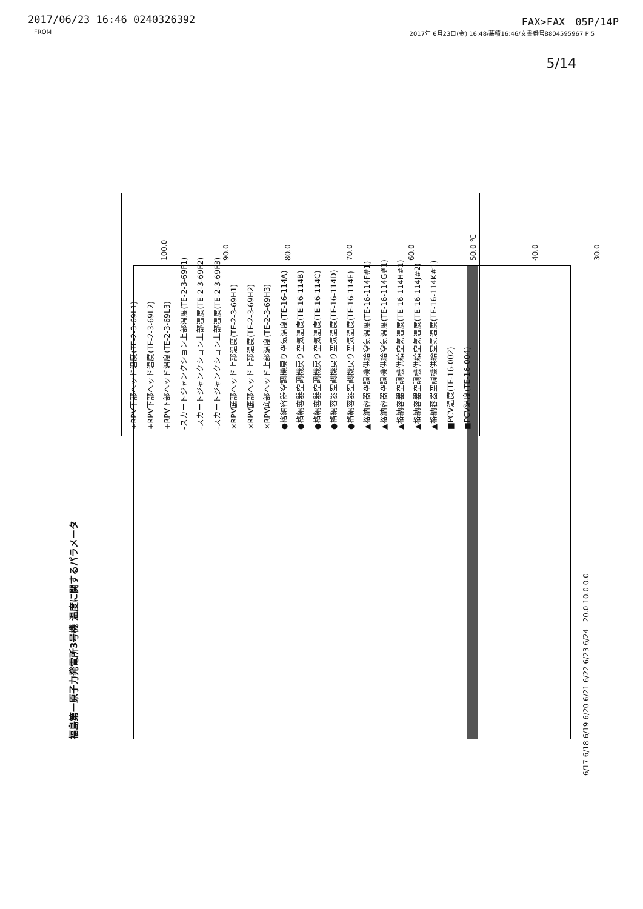2017/06/23 16:46 0240326392 FAX>FAX　05P/14P
FROM 2017年 6月23日(金) 16:48/蓄積16:46/文書番号8804595967 P 5
5/14
福島第一原子力発電所3号機 温度に関するパラメータ
100.0
90.0
80.0
70.0
60.0
50.0 ℃
40.0
30.0
+RPV下部ヘッド温度(TE-2-3-69L1)
+RPV下部ヘッド温度(TE-2-3-69L2)
+RPV下部ヘッド温度(TE-2-3-69L3)
-スカートジャンクション上部温度(TE-2-3-69F1)
-スカートジャンクション上部温度(TE-2-3-69F2)
-スカートジャンクション上部温度(TE-2-3-69F3)
×RPV底部ヘッド上部温度(TE-2-3-69H1)
×RPV底部ヘッド上部温度(TE-2-3-69H2)
×RPV底部ヘッド上部温度(TE-2-3-69H3)
●格納容器空調機戻り空気温度(TE-16-114A)
●格納容器空調機戻り空気温度(TE-16-114B)
●格納容器空調機戻り空気温度(TE-16-114C)
●格納容器空調機戻り空気温度(TE-16-114D)
●格納容器空調機戻り空気温度(TE-16-114E)
▲格納容器空調機供給空気温度(TE-16-114F#1)
▲格納容器空調機供給空気温度(TE-16-114G#1)
▲格納容器空調機供給空気温度(TE-16-114H#1)
▲格納容器空調機供給空気温度(TE-16-114J#2)
▲格納容器空調機供給空気温度(TE-16-114K#1)
■PCV温度(TE-16-002)
■PCV温度(TE-16-004)
6/17 6/18 6/19 6/20 6/21 6/22 6/23 6/24 20.0 10.0 0.0